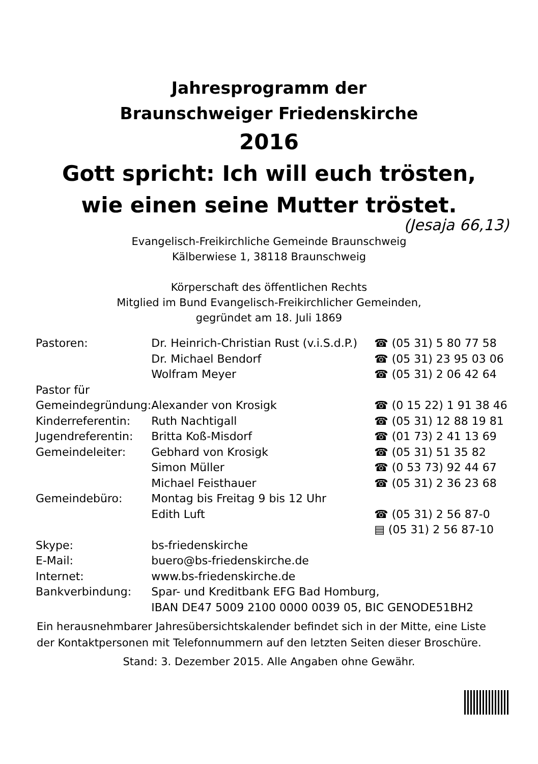Jahresprogramm der
Braunschweiger Friedenskirche
2016
Gott spricht: Ich will euch trösten,
wie einen seine Mutter tröstet.
(Jesaja 66,13)
Evangelisch-Freikirchliche Gemeinde Braunschweig
Kälberwiese 1, 38118 Braunschweig
Körperschaft des öffentlichen Rechts
Mitglied im Bund Evangelisch-Freikirchlicher Gemeinden,
gegründet am 18. Juli 1869
| Pastoren: | Dr. Heinrich-Christian Rust (v.i.S.d.P.) | ☎ (05 31) 5 80 77 58 |
| | Dr. Michael Bendorf | ☎ (05 31) 23 95 03 06 |
| | Wolfram Meyer | ☎ (05 31) 2 06 42 64 |
| Pastor für | | |
| Gemeindegründung: | Alexander von Krosigk | ☎ (0 15 22) 1 91 38 46 |
| Kinderreferentin: | Ruth Nachtigall | ☎ (05 31) 12 88 19 81 |
| Jugendreferentin: | Britta Koß-Misdorf | ☎ (01 73) 2 41 13 69 |
| Gemeindeleiter: | Gebhard von Krosigk | ☎ (05 31) 51 35 82 |
| | Simon Müller | ☎ (0 53 73) 92 44 67 |
| | Michael Feisthauer | ☎ (05 31) 2 36 23 68 |
| Gemeindebüro: | Montag bis Freitag 9 bis 12 Uhr | |
| | Edith Luft | ☎ (05 31) 2 56 87-0 |
| | | ▤ (05 31) 2 56 87-10 |
| Skype: | bs-friedenskirche | |
| E-Mail: | buero@bs-friedenskirche.de | |
| Internet: | www.bs-friedenskirche.de | |
| Bankverbindung: | Spar- und Kreditbank EFG Bad Homburg, IBAN DE47 5009 2100 0000 0039 05, BIC GENODE51BH2 | |
Ein herausnehmbarer Jahresübersichtskalender befindet sich in der Mitte, eine Liste der Kontaktpersonen mit Telefonnummern auf den letzten Seiten dieser Broschüre.
Stand: 3. Dezember 2015. Alle Angaben ohne Gewähr.